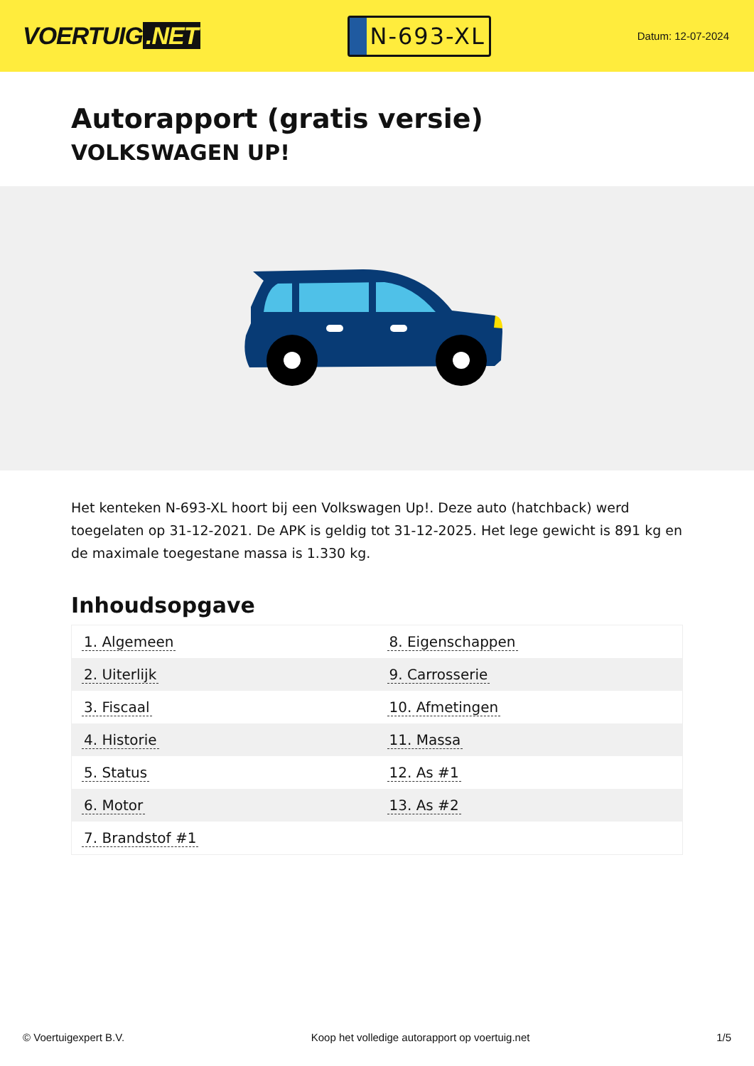VOERTUIG.NET
N-693-XL
Datum: 12-07-2024
Autorapport (gratis versie)
VOLKSWAGEN UP!
Het kenteken N-693-XL hoort bij een Volkswagen Up!. Deze auto (hatchback) werd toegelaten op 31-12-2021. De APK is geldig tot 31-12-2025. Het lege gewicht is 891 kg en de maximale toegestane massa is 1.330 kg.
Inhoudsopgave
| 1. Algemeen | 8. Eigenschappen |
| 2. Uiterlijk | 9. Carrosserie |
| 3. Fiscaal | 10. Afmetingen |
| 4. Historie | 11. Massa |
| 5. Status | 12. As #1 |
| 6. Motor | 13. As #2 |
| 7. Brandstof #1 | |
© Voertuigexpert B.V. Koop het volledige autorapport op voertuig.net 1/5